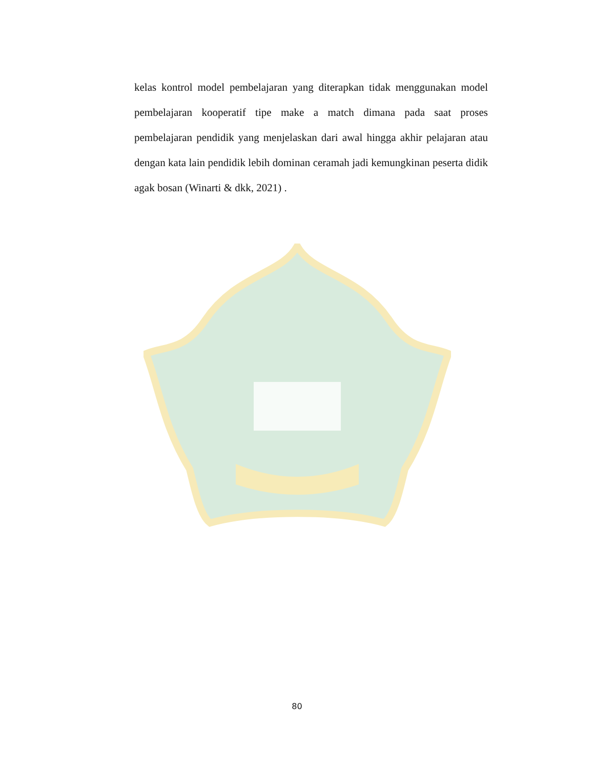kelas kontrol model pembelajaran yang diterapkan tidak menggunakan model pembelajaran kooperatif tipe make a match dimana pada saat proses pembelajaran pendidik yang menjelaskan dari awal hingga akhir pelajaran atau dengan kata lain pendidik lebih dominan ceramah jadi kemungkinan peserta didik agak bosan (Winarti & dkk, 2021) .
80